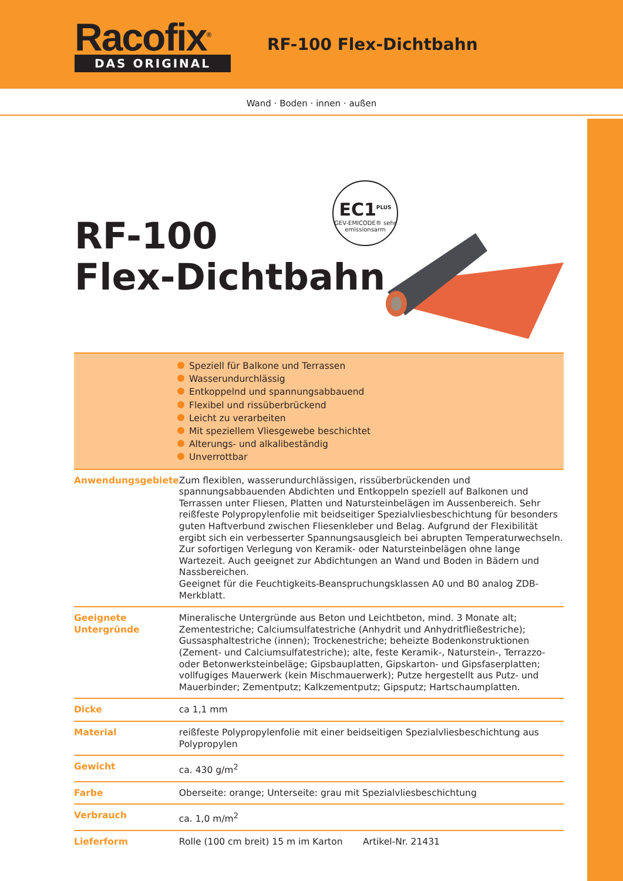Racofix<sup>®</sup>
DAS ORIGINAL
RF-100 Flex-Dichtbahn
Wand · Boden · innen · außen
RF-100
Flex-Dichtbahn
EC1<sup>PLUS</sup>
GEV-EMICODE® sehr emissionsarm
Speziell für Balkone und Terrassen
Wasserundurchlässig
Entkoppelnd und spannungsabbauend
Flexibel und rissüberbrückend
Leicht zu verarbeiten
Mit speziellem Vliesgewebe beschichtet
Alterungs- und alkalibeständig
Unverrottbar
| Anwendungsgebiete | Zum flexiblen, wasserundurchlässigen, rissüberbrückenden und spannungsabbauenden Abdichten und Entkoppeln speziell auf Balkonen und Terrassen unter Fliesen, Platten und Natursteinbelägen im Aussenbereich. Sehr reißfeste Polypropylenfolie mit beidseitiger Spezialvliesbeschichtung für besonders guten Haftverbund zwischen Fliesenkleber und Belag. Aufgrund der Flexibilität ergibt sich ein verbesserter Spannungsausgleich bei abrupten Temperaturwechseln. Zur sofortigen Verlegung von Keramik- oder Natursteinbelägen ohne lange Wartezeit. Auch geeignet zur Abdichtungen an Wand und Boden in Bädern und Nassbereichen. Geeignet für die Feuchtigkeits-Beanspruchungsklassen A0 und B0 analog ZDB-Merkblatt. |
| Geeignete Untergründe | Mineralische Untergründe aus Beton und Leichtbeton, mind. 3 Monate alt; Zementestriche; Calciumsulfatestriche (Anhydrit und Anhydritfließestriche); Gussasphaltestriche (innen); Trockenestriche; beheizte Bodenkonstruktionen (Zement- und Calciumsulfatestriche); alte, feste Keramik-, Naturstein-, Terrazzo- oder Betonwerksteinbeläge; Gipsbauplatten, Gipskarton- und Gipsfaserplatten; vollfugiges Mauerwerk (kein Mischmauerwerk); Putze hergestellt aus Putz- und Mauerbinder; Zementputz; Kalkzementputz; Gipsputz; Hartschaumplatten. |
| Dicke | ca 1,1 mm |
| Material | reißfeste Polypropylenfolie mit einer beidseitigen Spezialvliesbeschichtung aus Polypropylen |
| Gewicht | ca. 430 g/m<sup>2</sup> |
| Farbe | Oberseite: orange; Unterseite: grau mit Spezialvliesbeschichtung |
| Verbrauch | ca. 1,0 m/m<sup>2</sup> |
| Lieferform | Rolle (100 cm breit) 15 m im Karton Artikel-Nr. 21431 |